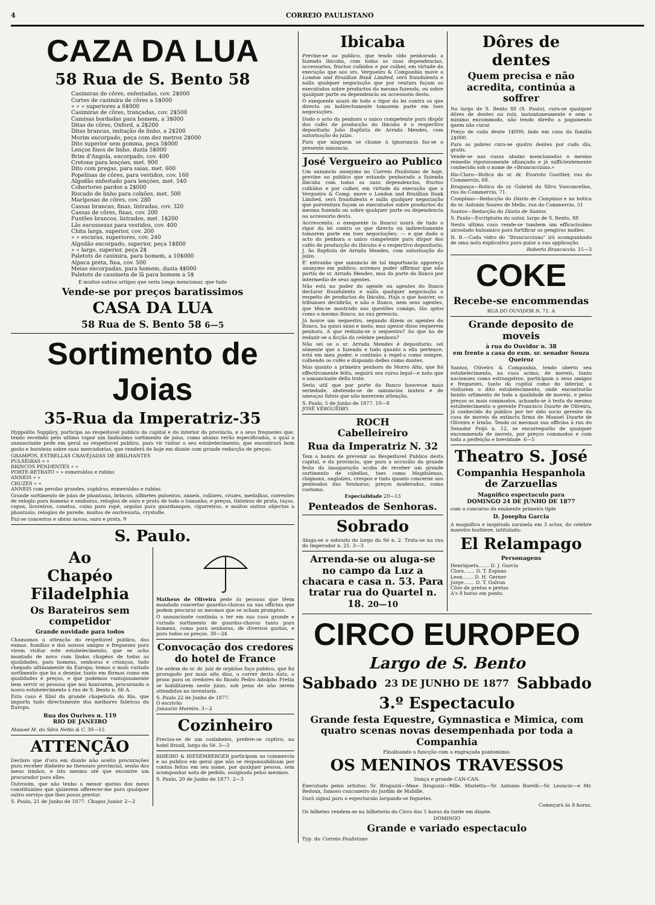4 CORREIO PAULISTANO
CAZA DA LUA
58 Rua de S. Bento 58
Casimiras de côres, enfestadas, cov. 2$000
Cortes de casimira de côres a 5$000
» » » superiores a 6$000
Casimiras de côres, trançadas, cov. 2$500
Camisas bordadas para homem, a 3$000
Ditas de côres, Oxford, a 2$200
Ditas brancas, imitação de linho, a 2$200
Morim encorpado, peça com dez metros 2$000
Dito superior sem gomma, peça 5$000
Lenços finos de linho, duzia 5$000
Brim d'Angola, encorpado, cov. 400
Cretone para lençóes, met. 900
Dito com pregas, para saias, met. 600
Popelinas de côres, para vestidos, cov. 160
Algodão enfestado para lençóes, met. 540
Cobertores pardos a 2$000
Riscado de linho para colxões, met. 500
Mariposas de côres, cov. 280
Cassas brancas, finas, listradas, cov. 320
Cassas de côres, finas, cov. 200
Fustões brancos, listrados, met. 1$200
Lãs escossezas para vestidos, cov. 400
Chita larga, superior, cov. 200
» » escuras, superiores, cov. 240
Algodão encorpado, superior, peça 1$800
» » largo, superior, peça 2$
Paletots de casimira, para homem, a 10$000
Alpaca preta, fina, cov. 500
Meias encorpadas, para homem, duzia 4$000
Paletots de cassineta de lã para homem a 5$
E muitos outros artigos que seria longo mencionar, que tudo
Vende-se por preços baratissimos
CASA DA LUA
58 Rua de S. Bento 58 6—5
Sortimento de Joias
35-Rua da Imperatriz-35
Hyppolito Supplicy, participa ao respeitavel publico da capital e do interior da provincia, e a seus freguezes que, tendo recebido pelo ultimo vapor um lindissimo sortimento de joias, como abaixo verão especificadas, o qual o annunciante pede em geral ao respeitavel publico, para vir visitar o seu estabelecimento, que encontrará bom gosto e barateza sobre suas mercadorias, que venderá de hoje em diante com grande reducção de preços;
GRAMPOS, ESTRELLAS CRAVEJADAS DE BRILHANTES
PULSEIRAS » »
BRINCOS PENDENTES » »
PORTE-RETRATO » » esmeraldas e rubins
ANNEIS » »
CRUZES » »
ANNEIS com perolas grandes, saphiras, esmeraldas e rubins.
Grande sortimento de joias de phantasia, brincos, alfinetes pulseiras, anneis, collares, cruzes, medalhas, correntes de relogio para homens e senhoras, relogios de ouro e prata de todo o tamanho, e preços, tinteiros de prata, taças, copos, licoreiros, canetas, caixa para rapé, argolas para guardanapos, cigarreiras, e muitos outros objectos a phantasia, relogios de parede, muitos de ourivesaria, crystofle.
Faz-se concertos e obras novas, ouro e prata. 9
S. Paulo.
Ao
Chapéo Filadelphia
Os Barateiros sem competidor
Grande novidade para todos
Chamamos a attenção do respeitavel publico, das exmas. familias e dos nossos amigos e freguezes para virem visitar este estabelecimento, que se acha montado de novo com lindos chapéos de todas as qualidades, para homens, senhoras e crianças, tudo chegado ultimamente da Europa; temos o mais variado sortimento que ha a desejar, tanto em fórmas como em qualidades e preços, e que podemos vantajosamente bem servir as pessoas que nos honrarem, procurando o nosso estabelecimento á rua de S. Bento n. 66 A.
Esta casa é filial da grande chapelaria do Rio, que importa tudo directamente das melhores fabricas da Europa.
Rua dos Ourives n. 119
RIO DE JANEIRO
Manoel M. da Silva Netto & C. 30—15
ATTENÇÃO
Declaro que d'ora em diante não aceito procurações para receber dinheiro no thesouro provincial, senão dos meus irmãos, e isto mesmo até que encontre um procurador para elles.
Outrosim, que não tenho a menor queixa dos meus constituintes que quizerem offerecer-me para qualquer outro serviço que lhes possa prestar.
S. Paulo, 21 de Junho de 1877. Chagas Junior. 2—2
Matheus de Oliveira pede ás pessoas que têem mandado concertar guardas-chuvas na sua officina que podem procurar os mesmos que se acham promptos.
O annunciante continúa a ter em sua casa grande e variado sortimento de guardas-chuvas tanto para homens, como para senhoras, de diversos gostos, e para todos os preços. 30—24
Convocação dos credores do hotel de France
De ordem do sr. dr. juiz de orphãos faço publico, que foi prorogado por mais oito dias, a correr desta data, o praso para os credores do finado Pedro Adolpho Fretin se habilitarem neste juizo, sob pena de não serem attendidos no inventario.
S. Paulo 22 de Junho de 1877.
O escrivão
Januario Moreira. 3—2
Cozinheiro
Precisa-se de um cozinheiro, prefere-se captivo, no hotel Brazil, largo da Sé. 3—3
RIBEIRO & RIESEMBERGER participam ao commercio e ao publico em geral que não se responsabilisam por contas feitas em seu nome, por qualquer pessoa, sem acompanhar nota de pedido, assignada pelos mesmos.
S. Paulo, 20 de Junho de 1877. 2—3
Ibicaba
Previne-se ao publico, que tendo sido penhorada a fazenda Ibicaba, com todas as suas dependencias, accessorios, fructos colhidos e por colher, em virtude da execução que aos srs. Vergueiro & Companhia move o London and Brazilian Bank Limited, será fraudulenta e nulla qualquer negociação que por ventura façam os executados sobre productos da mesma fazenda, ou sobre qualquer parte ou dependencia ou accessorio desta.
O exequente usará de todo o rigor da lei contra os que directa ou indirectamente tomarem parte em taes negociações.
Dado o acto da penhora o unico competente para dispôr dos cafés de producção do Ibicaba é o respectivo depositario João Baptista de Arruda Mendes, com autorisação do juizo.
Para que ninguem se chame á ignorancia faz-se o presente annuncio.
José Vergueiro ao Publico
Um annuncio anonymo no Correio Paulistano de hoje, previne ao publico que estando penhorada a fazenda Ibicaba com todas as suas dependencias, fructos colhidos e por colher, em virtude da execução que a Vergueiro & Comp. move o London and Brazilian Bank Limited, será fraudulenta e nulla qualquer negociação que porventura façam os executados sobre productos da mesma fazenda ou sobre qualquer parte ou dependencia ou accessorio desta.
Accrescenta: o exequente (o Banco) usará de tudo o rigor da lei contra os que directa ou indirectamente tomarem parte em taes negociações; — e que dado o acto da penhora o unico competente para dispor dos cafés de producção do Ibicaba é o respectivo depositario, J. ão Baptista de Arruda Mendes, com autorisação do juizo.
E' extranho que annuncio de tal importancia appareça anonymo em publico; acremos poder affirmar que não partiu do sr. Arruda Mendes, mas da parte do Banco por intermedio de seus agentes.
Não está no poder do agente ou agentes do Banco declarar fraudulenta e nulla qualquer negociação a respeito de productos do Ibicaba. Haja o que houver, os tribunaes decidirão, e não o Banco, nem seus agentes, que têm-se mostrado nas questões comigo, tão aptos como o mesmo Banco, na sua gerencia.
Já houve um sequestro, segundo dizem os agentes do Banco, ha quasi anno e meio; mas apezar disso requerem penhora. A que reduziu-se o sequestro? Ao que ha de reduzir-se a ficção da celebre penhora?
Não sei se o sr. Arruda Mendes é depositario: sei sómente que a fazenda e tudo quanto a ella pertence, está em meu poder, e continúo a regel-a como sempre, colhendo os cafés e dispondo delles como dantes.
Mas quanto a primeira penhora do Morro Alto, que foi effectivamente feita, seguirá seu curso legal—e noto que o annunciante della trate.
Seria util que por parte do Banco houvesse mais seriedade, abstendo-se de annuncios inuteis e de ameaças futeis que não merecem attenção.
S. Paulo, 5 de Junho de 1877. 10—8
JOSÉ VERGUEIRO.
ROCH
Cabelleireiro
Rua da Imperatriz N. 32
Tem a honra de prevenir ao Respeitavel Publico desta capital, e da provincia, que para a occasião da grande festa da inauguração acaba de receber um grande sortimento de cabellos, taes como Magdalenas, chignons, anglaizes, crespos e tudo quanto concerne aos penteados das Senhoras; preços moderados, como costuma.
Especialidade 20—13
Penteados de Senhoras.
Sobrado
Aluga-se o sobrado do largo da Sé n. 2. Trata-se na rua do Imperador n. 25. 3—3
Arrenda-se ou aluga-se no campo da Luz a chacara e casa n. 53. Para tratar rua do Quartel n. 18. 20—10
Dôres de dentes
Quem precisa e não acredita, continúa a soffrer
No largo de S. Bento 88 (S. Paulo), cura-se qualquer dôres de dentes ou raiz, instantaneamente e sem o minimo encommodo, não tendo direito a pagamento quem não curar.
Preço de cada dente 1$000; indo em casa da familia 2$000.
Para os pobres cura-se quatro dentes por cada dia, gratis.
Vende-se nas casas abaixo mencionadas o mesmo remedio rigorosamente afiançado e já sufficientemente conhecido sob o nome de «Brancacciano.»
Rio-Claro—Botica do sr. dr. Evaristo Gauttier, rua do Commercio, 68.
Bragança—Botica do sr. Gabriel da Silva Vasconcellos, rua do Commercio, 71.
Campinas—Redacção do Diario de Campinas e na botica do sr. Antonio Soares de Mello, rua do Commercio, 51
Santos—Redacção do Diario de Santos.
S. Paulo—Escriptorio do autor, largo de S. Bento, 88
Nesta ultima casa vende-se tambem um efficacissimo alcoolado balsamico para fortificar as gengivas molles.
N. B.—Cada vidro do "Brancacciano" irá acompanhado de uma nota explicativa para guiar a sua applicação.
Roberto Brancaccio. 15—3
COKE
Recebe-se encommendas
RUA DO OUVIDOR N. 71. A
Grande deposito de moveis
á rua do Ouvidor n. 38
em frente a casa do exm. sr. senador Souza Queiroz
Santos, Oliveira & Companhia, tendo aberto seu estabelecimento, na casa acima, de moveis, tanto nacionaes como estrangeiros, participam a seus amigos e freguezes, tanto da capital como do interior, a visitarem o dito estabelecimento, onde encontrarão bonito ortimento de toda a qualidade de moveis, e pelos preços os mais commodos, achando-se á testa do mesmo estabelecimento o gerente Francisco Duarte de Oliveira, já conhecido do publico por ter sido socio gerente da casa de moveis da extincta firma de Manoel Duarte de Oliveira e Irmão. Tendo os mesmos sua officina á rua do Senador Feijó n. 12, se encarregarão de qualquer encommenda de moveis, por preços commodos e com toda a perfeição e brevidade. 6—5
Theatro S. José
Companhia Hespanhola de Zarzuellas
Magnifico espectaculo para
DOMINGO 24 DE JUNHO DE 1877
com o concurso da eminente primeira tiple
D. Josepha Garcia
A magnifica e inspirada zarzuela em 3 actos, do celebre maestro barbiere, intitulada:
El Relampago
Personagens
Henriqueta....... D. J. Garcia
Clara....... D. T. Espana
Leon....... D. H. Gerner
Jorge....... D. T. Galvan
Côro de pretos e pretas
A's 8 horas em ponto.
CIRCO EUROPEO
Largo de S. Bento
Sabbado 23 DE JUNHO DE 1877 Sabbado
3.º Espectaculo
Grande festa Equestre, Gymnastica e Mimica, com quatro scenas novas desempenhada por toda a Companhia
Finalisando a funcção com a engraçada pantomima:
OS MENINOS TRAVESSOS
Dança e grande CAN-CAN.
Executado pelos artistas: Sr. Bragazzi—Mme. Bragazzi—Mlle. Marietta—Sr. Antonio Borelli—Sr. Leoncio—e Mr. Redoux, famoso cancaneiro do Jardim de Mabille.
Dará signal para o espectaculo largando-se foguetes.
Começará ás 8 horas.
Os bilhetes vendem-se na bilheteria do Circo das 5 horas da tarde em diante.
DOMINGO
Grande e variado espectaculo
Typ. do Correio Paulistano